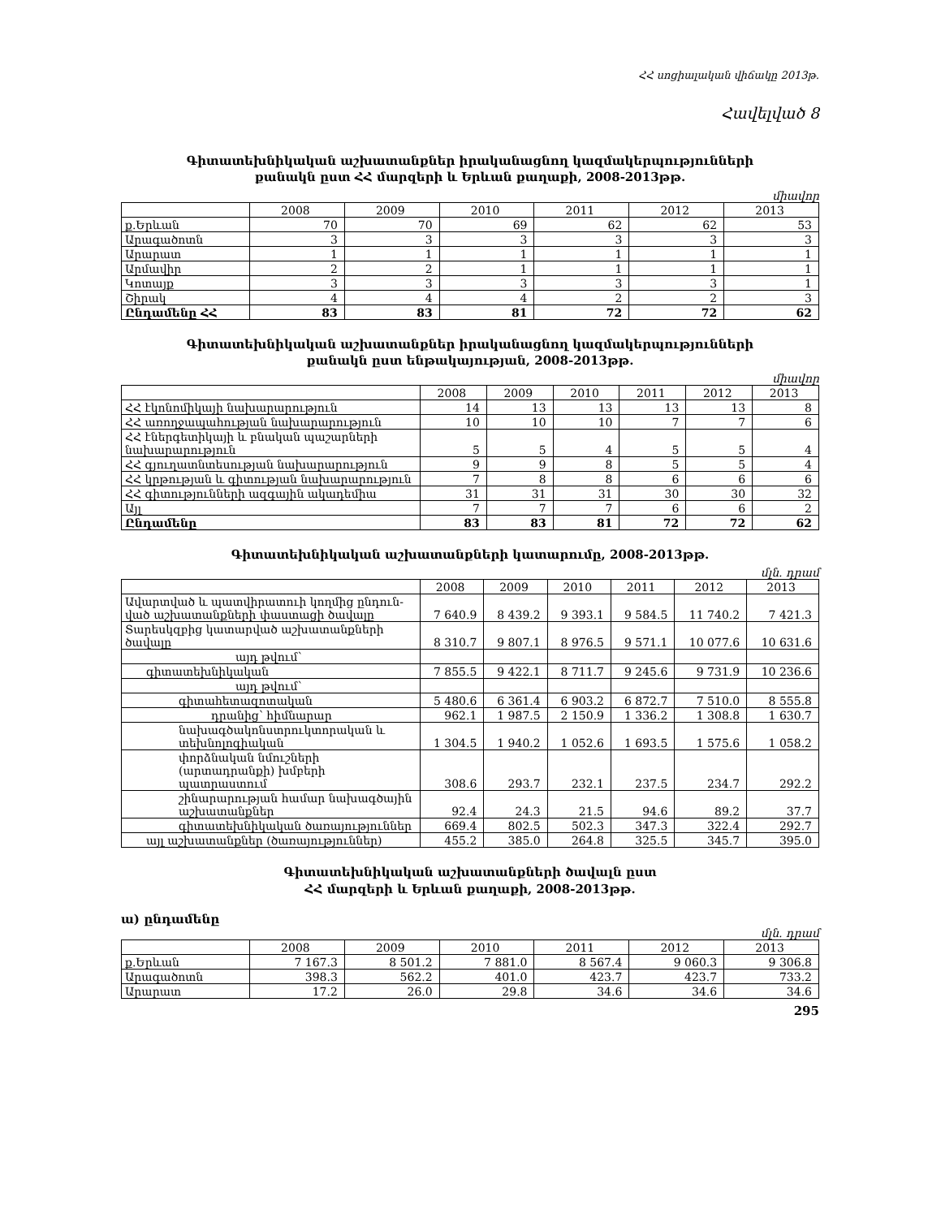ՀՀ սոցիալական վիճակը 2013թ.
Հավելված 8
Գիտատեխնիկական աշխատանքներ իրականացնող կազմակերպությունների
քանակն ըստ ՀՀ մարզերի և Երևան քաղաքի, 2008-2013թթ.
միավոր
| | 2008 | 2009 | 2010 | 2011 | 2012 | 2013 |
| --- | --- | --- | --- | --- | --- | --- |
| ք.Երևան | 70 | 70 | 69 | 62 | 62 | 53 |
| Արագածոտն | 3 | 3 | 3 | 3 | 3 | 3 |
| Արարատ | 1 | 1 | 1 | 1 | 1 | 1 |
| Արմավիր | 2 | 2 | 1 | 1 | 1 | 1 |
| Կոտայք | 3 | 3 | 3 | 3 | 3 | 1 |
| Շիրակ | 4 | 4 | 4 | 2 | 2 | 3 |
| Ընդամենը ՀՀ | 83 | 83 | 81 | 72 | 72 | 62 |
Գիտատեխնիկական աշխատանքներ իրականացնող կազմակերպությունների
քանակն ըստ ենթակայության, 2008-2013թթ.
միավոր
| | 2008 | 2009 | 2010 | 2011 | 2012 | 2013 |
| --- | --- | --- | --- | --- | --- | --- |
| ՀՀ էկոնոմիկայի նախարարություն | 14 | 13 | 13 | 13 | 13 | 8 |
| ՀՀ առողջապահության նախարարություն | 10 | 10 | 10 | 7 | 7 | 6 |
| ՀՀ էներգետիկայի և բնական պաշարների նախարարություն | 5 | 5 | 4 | 5 | 5 | 4 |
| ՀՀ գյուղատնտեսության նախարարություն | 9 | 9 | 8 | 5 | 5 | 4 |
| ՀՀ կրթության և գիտության նախարարություն | 7 | 8 | 8 | 6 | 6 | 6 |
| ՀՀ գիտությունների ազգային ակադեմիա | 31 | 31 | 31 | 30 | 30 | 32 |
| Այլ | 7 | 7 | 7 | 6 | 6 | 2 |
| Ընդամենը | 83 | 83 | 81 | 72 | 72 | 62 |
Գիտատեխնիկական աշխատանքների կատարումը, 2008-2013թթ.
մլն. դրամ
| | 2008 | 2009 | 2010 | 2011 | 2012 | 2013 |
| --- | --- | --- | --- | --- | --- | --- |
| Ավարտված և պատվիրատուի կողմից ընդուն-ված աշխատանքների փաստացի ծավալը | 7 640.9 | 8 439.2 | 9 393.1 | 9 584.5 | 11 740.2 | 7 421.3 |
| Տարեսկզբից կատարված աշխատանքների ծավալը | 8 310.7 | 9 807.1 | 8 976.5 | 9 571.1 | 10 077.6 | 10 631.6 |
| այդ թվում՝ | | | | | | |
| գիտատեխնիկական | 7 855.5 | 9 422.1 | 8 711.7 | 9 245.6 | 9 731.9 | 10 236.6 |
| այդ թվում՝ | | | | | | |
| գիտահետազոտական | 5 480.6 | 6 361.4 | 6 903.2 | 6 872.7 | 7 510.0 | 8 555.8 |
| դրանից՝ հիմնարար | 962.1 | 1 987.5 | 2 150.9 | 1 336.2 | 1 308.8 | 1 630.7 |
| նախագծակոնստրուկտորական և տեխնոլոգիական | 1 304.5 | 1 940.2 | 1 052.6 | 1 693.5 | 1 575.6 | 1 058.2 |
| փորձնական նմուշների (արտադրանքի) խմբերի պատրաստում | 308.6 | 293.7 | 232.1 | 237.5 | 234.7 | 292.2 |
| շինարարության համար նախագծային աշխատանքներ | 92.4 | 24.3 | 21.5 | 94.6 | 89.2 | 37.7 |
| գիտատեխնիկական ծառայություններ | 669.4 | 802.5 | 502.3 | 347.3 | 322.4 | 292.7 |
| այլ աշխատանքներ (ծառայություններ) | 455.2 | 385.0 | 264.8 | 325.5 | 345.7 | 395.0 |
Գիտատեխնիկական աշխատանքների ծավալն ըստ
ՀՀ մարզերի և Երևան քաղաքի, 2008-2013թթ.
ա) ընդամենը
մլն. դրամ
| | 2008 | 2009 | 2010 | 2011 | 2012 | 2013 |
| --- | --- | --- | --- | --- | --- | --- |
| ք.Երևան | 7 167.3 | 8 501.2 | 7 881.0 | 8 567.4 | 9 060.3 | 9 306.8 |
| Արագածոտն | 398.3 | 562.2 | 401.0 | 423.7 | 423.7 | 733.2 |
| Արարատ | 17.2 | 26.0 | 29.8 | 34.6 | 34.6 | 34.6 |
295